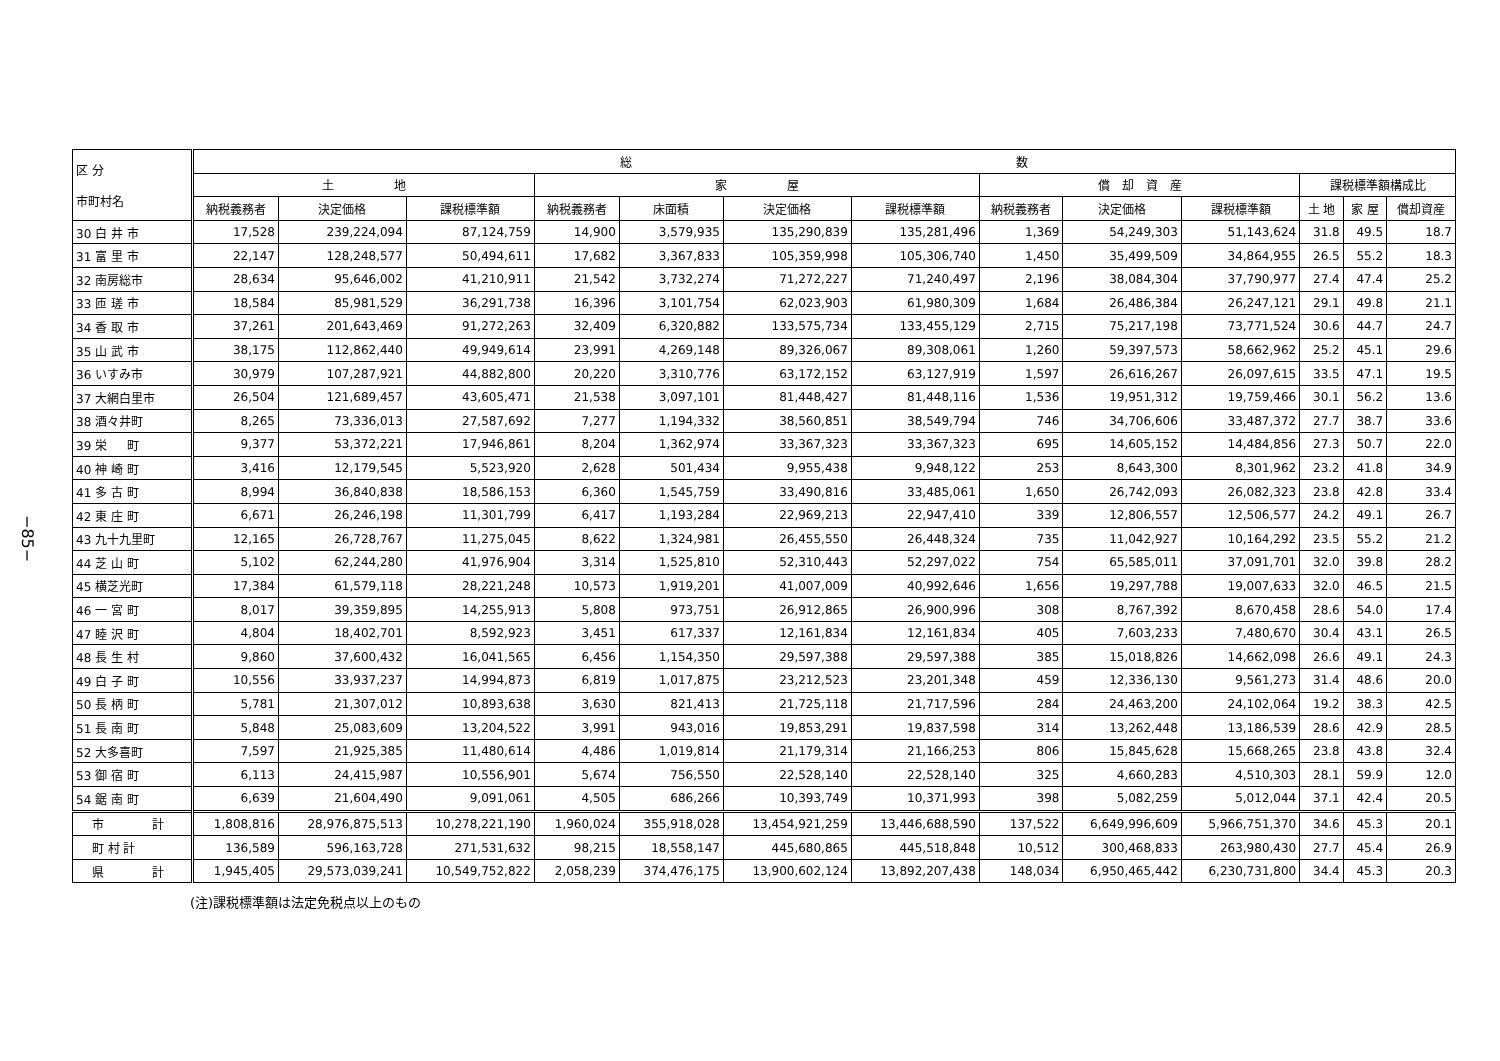−85−
| 区 分 市町村名 | 総 数 | | | | | | | | | | | | |
| --- | --- | --- | --- | --- | --- | --- | --- | --- | --- | --- | --- | --- | --- |
| | 土 地 | | | 家 屋 | | | | 償 却 資 産 | | | 課税標準額構成比 | | |
| | 納税義務者 | 決定価格 | 課税標準額 | 納税義務者 | 床面積 | 決定価格 | 課税標準額 | 納税義務者 | 決定価格 | 課税標準額 | 土 地 | 家 屋 | 償却資産 |
| 30 白 井 市 | 17,528 | 239,224,094 | 87,124,759 | 14,900 | 3,579,935 | 135,290,839 | 135,281,496 | 1,369 | 54,249,303 | 51,143,624 | 31.8 | 49.5 | 18.7 |
| 31 富 里 市 | 22,147 | 128,248,577 | 50,494,611 | 17,682 | 3,367,833 | 105,359,998 | 105,306,740 | 1,450 | 35,499,509 | 34,864,955 | 26.5 | 55.2 | 18.3 |
| 32 南房総市 | 28,634 | 95,646,002 | 41,210,911 | 21,542 | 3,732,274 | 71,272,227 | 71,240,497 | 2,196 | 38,084,304 | 37,790,977 | 27.4 | 47.4 | 25.2 |
| 33 匝 瑳 市 | 18,584 | 85,981,529 | 36,291,738 | 16,396 | 3,101,754 | 62,023,903 | 61,980,309 | 1,684 | 26,486,384 | 26,247,121 | 29.1 | 49.8 | 21.1 |
| 34 香 取 市 | 37,261 | 201,643,469 | 91,272,263 | 32,409 | 6,320,882 | 133,575,734 | 133,455,129 | 2,715 | 75,217,198 | 73,771,524 | 30.6 | 44.7 | 24.7 |
| 35 山 武 市 | 38,175 | 112,862,440 | 49,949,614 | 23,991 | 4,269,148 | 89,326,067 | 89,308,061 | 1,260 | 59,397,573 | 58,662,962 | 25.2 | 45.1 | 29.6 |
| 36 いすみ市 | 30,979 | 107,287,921 | 44,882,800 | 20,220 | 3,310,776 | 63,172,152 | 63,127,919 | 1,597 | 26,616,267 | 26,097,615 | 33.5 | 47.1 | 19.5 |
| 37 大網白里市 | 26,504 | 121,689,457 | 43,605,471 | 21,538 | 3,097,101 | 81,448,427 | 81,448,116 | 1,536 | 19,951,312 | 19,759,466 | 30.1 | 56.2 | 13.6 |
| 38 酒々井町 | 8,265 | 73,336,013 | 27,587,692 | 7,277 | 1,194,332 | 38,560,851 | 38,549,794 | 746 | 34,706,606 | 33,487,372 | 27.7 | 38.7 | 33.6 |
| 39 栄 町 | 9,377 | 53,372,221 | 17,946,861 | 8,204 | 1,362,974 | 33,367,323 | 33,367,323 | 695 | 14,605,152 | 14,484,856 | 27.3 | 50.7 | 22.0 |
| 40 神 崎 町 | 3,416 | 12,179,545 | 5,523,920 | 2,628 | 501,434 | 9,955,438 | 9,948,122 | 253 | 8,643,300 | 8,301,962 | 23.2 | 41.8 | 34.9 |
| 41 多 古 町 | 8,994 | 36,840,838 | 18,586,153 | 6,360 | 1,545,759 | 33,490,816 | 33,485,061 | 1,650 | 26,742,093 | 26,082,323 | 23.8 | 42.8 | 33.4 |
| 42 東 庄 町 | 6,671 | 26,246,198 | 11,301,799 | 6,417 | 1,193,284 | 22,969,213 | 22,947,410 | 339 | 12,806,557 | 12,506,577 | 24.2 | 49.1 | 26.7 |
| 43 九十九里町 | 12,165 | 26,728,767 | 11,275,045 | 8,622 | 1,324,981 | 26,455,550 | 26,448,324 | 735 | 11,042,927 | 10,164,292 | 23.5 | 55.2 | 21.2 |
| 44 芝 山 町 | 5,102 | 62,244,280 | 41,976,904 | 3,314 | 1,525,810 | 52,310,443 | 52,297,022 | 754 | 65,585,011 | 37,091,701 | 32.0 | 39.8 | 28.2 |
| 45 横芝光町 | 17,384 | 61,579,118 | 28,221,248 | 10,573 | 1,919,201 | 41,007,009 | 40,992,646 | 1,656 | 19,297,788 | 19,007,633 | 32.0 | 46.5 | 21.5 |
| 46 一 宮 町 | 8,017 | 39,359,895 | 14,255,913 | 5,808 | 973,751 | 26,912,865 | 26,900,996 | 308 | 8,767,392 | 8,670,458 | 28.6 | 54.0 | 17.4 |
| 47 睦 沢 町 | 4,804 | 18,402,701 | 8,592,923 | 3,451 | 617,337 | 12,161,834 | 12,161,834 | 405 | 7,603,233 | 7,480,670 | 30.4 | 43.1 | 26.5 |
| 48 長 生 村 | 9,860 | 37,600,432 | 16,041,565 | 6,456 | 1,154,350 | 29,597,388 | 29,597,388 | 385 | 15,018,826 | 14,662,098 | 26.6 | 49.1 | 24.3 |
| 49 白 子 町 | 10,556 | 33,937,237 | 14,994,873 | 6,819 | 1,017,875 | 23,212,523 | 23,201,348 | 459 | 12,336,130 | 9,561,273 | 31.4 | 48.6 | 20.0 |
| 50 長 柄 町 | 5,781 | 21,307,012 | 10,893,638 | 3,630 | 821,413 | 21,725,118 | 21,717,596 | 284 | 24,463,200 | 24,102,064 | 19.2 | 38.3 | 42.5 |
| 51 長 南 町 | 5,848 | 25,083,609 | 13,204,522 | 3,991 | 943,016 | 19,853,291 | 19,837,598 | 314 | 13,262,448 | 13,186,539 | 28.6 | 42.9 | 28.5 |
| 52 大多喜町 | 7,597 | 21,925,385 | 11,480,614 | 4,486 | 1,019,814 | 21,179,314 | 21,166,253 | 806 | 15,845,628 | 15,668,265 | 23.8 | 43.8 | 32.4 |
| 53 御 宿 町 | 6,113 | 24,415,987 | 10,556,901 | 5,674 | 756,550 | 22,528,140 | 22,528,140 | 325 | 4,660,283 | 4,510,303 | 28.1 | 59.9 | 12.0 |
| 54 鋸 南 町 | 6,639 | 21,604,490 | 9,091,061 | 4,505 | 686,266 | 10,393,749 | 10,371,993 | 398 | 5,082,259 | 5,012,044 | 37.1 | 42.4 | 20.5 |
| 市 計 | 1,808,816 | 28,976,875,513 | 10,278,221,190 | 1,960,024 | 355,918,028 | 13,454,921,259 | 13,446,688,590 | 137,522 | 6,649,996,609 | 5,966,751,370 | 34.6 | 45.3 | 20.1 |
| 町 村 計 | 136,589 | 596,163,728 | 271,531,632 | 98,215 | 18,558,147 | 445,680,865 | 445,518,848 | 10,512 | 300,468,833 | 263,980,430 | 27.7 | 45.4 | 26.9 |
| 県 計 | 1,945,405 | 29,573,039,241 | 10,549,752,822 | 2,058,239 | 374,476,175 | 13,900,602,124 | 13,892,207,438 | 148,034 | 6,950,465,442 | 6,230,731,800 | 34.4 | 45.3 | 20.3 |
(注)課税標準額は法定免税点以上のもの